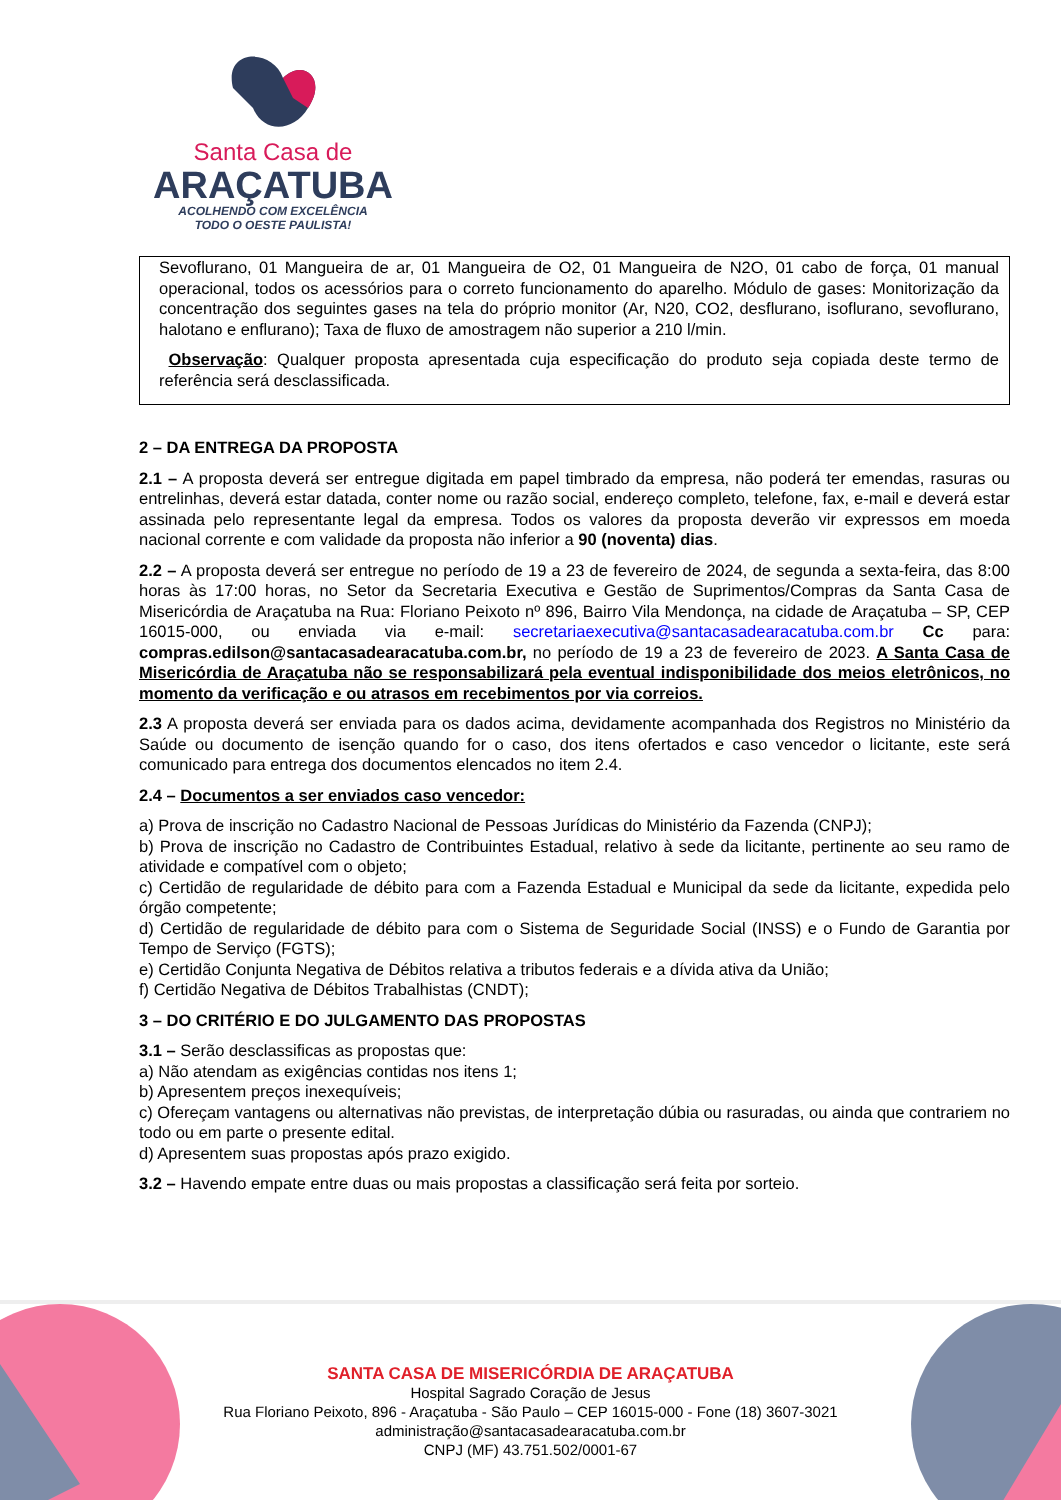Santa Casa de
ARAÇATUBA
ACOLHENDO COM EXCELÊNCIA
TODO O OESTE PAULISTA!
Sevoflurano, 01 Mangueira de ar, 01 Mangueira de O2, 01 Mangueira de N2O, 01 cabo de força, 01 manual operacional, todos os acessórios para o correto funcionamento do aparelho. Módulo de gases: Monitorização da concentração dos seguintes gases na tela do próprio monitor (Ar, N20, CO2, desflurano, isoflurano, sevoflurano, halotano e enflurano); Taxa de fluxo de amostragem não superior a 210 l/min.
Observação: Qualquer proposta apresentada cuja especificação do produto seja copiada deste termo de referência será desclassificada.
2 – DA ENTREGA DA PROPOSTA
2.1 – A proposta deverá ser entregue digitada em papel timbrado da empresa, não poderá ter emendas, rasuras ou entrelinhas, deverá estar datada, conter nome ou razão social, endereço completo, telefone, fax, e-mail e deverá estar assinada pelo representante legal da empresa. Todos os valores da proposta deverão vir expressos em moeda nacional corrente e com validade da proposta não inferior a 90 (noventa) dias.
2.2 – A proposta deverá ser entregue no período de 19 a 23 de fevereiro de 2024, de segunda a sexta-feira, das 8:00 horas às 17:00 horas, no Setor da Secretaria Executiva e Gestão de Suprimentos/Compras da Santa Casa de Misericórdia de Araçatuba na Rua: Floriano Peixoto nº 896, Bairro Vila Mendonça, na cidade de Araçatuba – SP, CEP 16015-000, ou enviada via e-mail: secretariaexecutiva@santacasadearacatuba.com.br Cc para: compras.edilson@santacasadearacatuba.com.br, no período de 19 a 23 de fevereiro de 2023. A Santa Casa de Misericórdia de Araçatuba não se responsabilizará pela eventual indisponibilidade dos meios eletrônicos, no momento da verificação e ou atrasos em recebimentos por via correios.
2.3 A proposta deverá ser enviada para os dados acima, devidamente acompanhada dos Registros no Ministério da Saúde ou documento de isenção quando for o caso, dos itens ofertados e caso vencedor o licitante, este será comunicado para entrega dos documentos elencados no item 2.4.
2.4 – Documentos a ser enviados caso vencedor:
a) Prova de inscrição no Cadastro Nacional de Pessoas Jurídicas do Ministério da Fazenda (CNPJ);
b) Prova de inscrição no Cadastro de Contribuintes Estadual, relativo à sede da licitante, pertinente ao seu ramo de atividade e compatível com o objeto;
c) Certidão de regularidade de débito para com a Fazenda Estadual e Municipal da sede da licitante, expedida pelo órgão competente;
d) Certidão de regularidade de débito para com o Sistema de Seguridade Social (INSS) e o Fundo de Garantia por Tempo de Serviço (FGTS);
e) Certidão Conjunta Negativa de Débitos relativa a tributos federais e a dívida ativa da União;
f) Certidão Negativa de Débitos Trabalhistas (CNDT);
3 – DO CRITÉRIO E DO JULGAMENTO DAS PROPOSTAS
3.1 – Serão desclassificas as propostas que:
a) Não atendam as exigências contidas nos itens 1;
b) Apresentem preços inexequíveis;
c) Ofereçam vantagens ou alternativas não previstas, de interpretação dúbia ou rasuradas, ou ainda que contrariem no todo ou em parte o presente edital.
d) Apresentem suas propostas após prazo exigido.
3.2 – Havendo empate entre duas ou mais propostas a classificação será feita por sorteio.
SANTA CASA DE MISERICÓRDIA DE ARAÇATUBA
Hospital Sagrado Coração de Jesus
Rua Floriano Peixoto, 896 - Araçatuba - São Paulo – CEP 16015-000 - Fone (18) 3607-3021
administração@santacasadearacatuba.com.br
CNPJ (MF) 43.751.502/0001-67